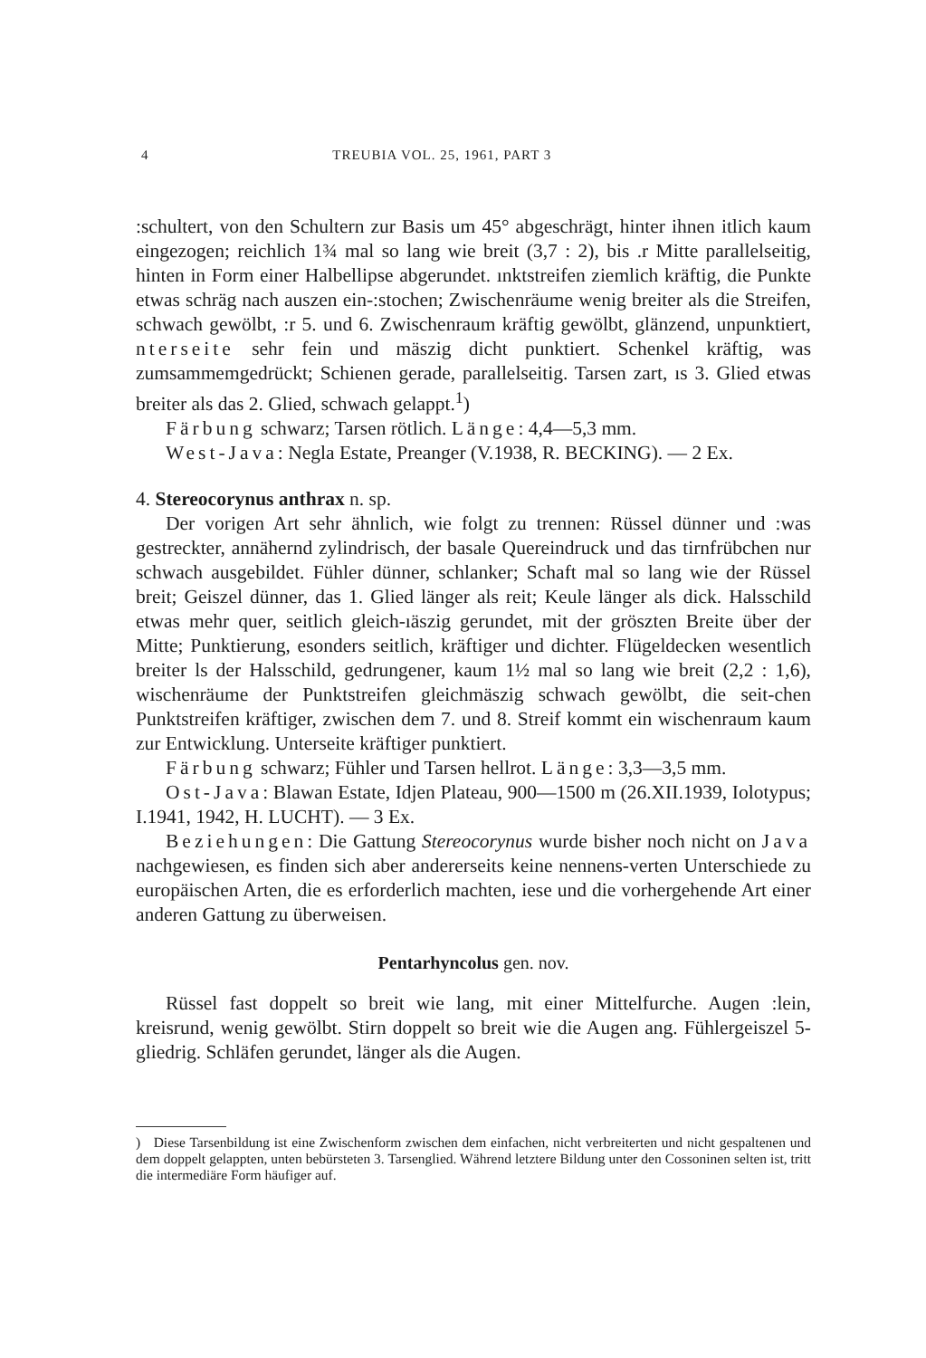4 TREUBIA VOL. 25, 1961, PART 3
:schultert, von den Schultern zur Basis um 45° abgeschrägt, hinter ihnen itlich kaum eingezogen; reichlich 1¾ mal so lang wie breit (3,7 : 2), bis .r Mitte parallelseitig, hinten in Form einer Halbellipse abgerundet. ınktstreifen ziemlich kräftig, die Punkte etwas schräg nach auszen ein-:stochen; Zwischenräume wenig breiter als die Streifen, schwach gewölbt, :r 5. und 6. Zwischenraum kräftig gewölbt, glänzend, unpunktiert, nterseite sehr fein und mäszig dicht punktiert. Schenkel kräftig, was zumsammemgedrückt; Schienen gerade, parallelseitig. Tarsen zart, ıs 3. Glied etwas breiter als das 2. Glied, schwach gelappt.<sup>1</sup>)
Färbung schwarz; Tarsen rötlich. Länge: 4,4—5,3 mm.
West-Java: Negla Estate, Preanger (V.1938, R. BECKING). — 2 Ex.
4. Stereocorynus anthrax n. sp.
Der vorigen Art sehr ähnlich, wie folgt zu trennen: Rüssel dünner und :was gestreckter, annähernd zylindrisch, der basale Quereindruck und das tirnfrübchen nur schwach ausgebildet. Fühler dünner, schlanker; Schaft mal so lang wie der Rüssel breit; Geiszel dünner, das 1. Glied länger als reit; Keule länger als dick. Halsschild etwas mehr quer, seitlich gleich-ıäszig gerundet, mit der gröszten Breite über der Mitte; Punktierung, esonders seitlich, kräftiger und dichter. Flügeldecken wesentlich breiter ls der Halsschild, gedrungener, kaum 1½ mal so lang wie breit (2,2 : 1,6), wischenräume der Punktstreifen gleichmäszig schwach gewölbt, die seit-chen Punktstreifen kräftiger, zwischen dem 7. und 8. Streif kommt ein wischenraum kaum zur Entwicklung. Unterseite kräftiger punktiert.
Färbung schwarz; Fühler und Tarsen hellrot. Länge: 3,3—3,5 mm.
Ost-Java: Blawan Estate, Idjen Plateau, 900—1500 m (26.XII.1939, Iolotypus; I.1941, 1942, H. LUCHT). — 3 Ex.
Beziehungen: Die Gattung Stereocorynus wurde bisher noch nicht on Java nachgewiesen, es finden sich aber andererseits keine nennens-verten Unterschiede zu europäischen Arten, die es erforderlich machten, iese und die vorhergehende Art einer anderen Gattung zu überweisen.
Pentarhyncolus gen. nov.
Rüssel fast doppelt so breit wie lang, mit einer Mittelfurche. Augen :lein, kreisrund, wenig gewölbt. Stirn doppelt so breit wie die Augen ang. Fühlergeiszel 5-gliedrig. Schläfen gerundet, länger als die Augen.
) Diese Tarsenbildung ist eine Zwischenform zwischen dem einfachen, nicht verbreiterten und nicht gespaltenen und dem doppelt gelappten, unten bebürsteten 3. Tarsenglied. Während letztere Bildung unter den Cossoninen selten ist, tritt die intermediäre Form häufiger auf.